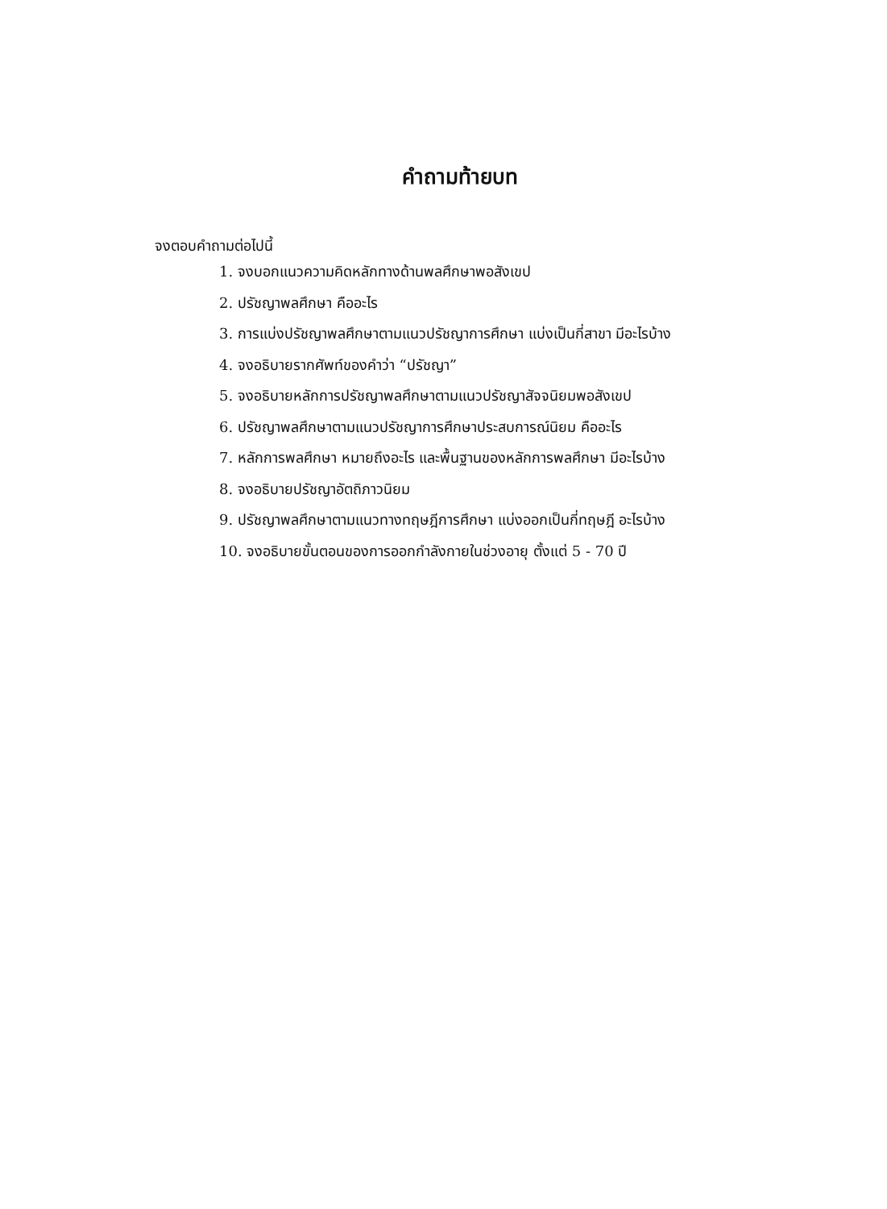คำถามท้ายบท
จงตอบคำถามต่อไปนี้
1. จงบอกแนวความคิดหลักทางด้านพลศึกษาพอสังเขป
2. ปรัชญาพลศึกษา คืออะไร
3. การแบ่งปรัชญาพลศึกษาตามแนวปรัชญาการศึกษา แบ่งเป็นกี่สาขา มีอะไรบ้าง
4. จงอธิบายรากศัพท์ของคำว่า “ปรัชญา”
5. จงอธิบายหลักการปรัชญาพลศึกษาตามแนวปรัชญาสัจจนิยมพอสังเขป
6. ปรัชญาพลศึกษาตามแนวปรัชญาการศึกษาประสบการณ์นิยม คืออะไร
7. หลักการพลศึกษา หมายถึงอะไร และพื้นฐานของหลักการพลศึกษา มีอะไรบ้าง
8. จงอธิบายปรัชญาอัตถิภาวนิยม
9. ปรัชญาพลศึกษาตามแนวทางทฤษฎีการศึกษา แบ่งออกเป็นกี่ทฤษฎี อะไรบ้าง
10. จงอธิบายขั้นตอนของการออกกำลังกายในช่วงอายุ ตั้งแต่ 5 - 70 ปี